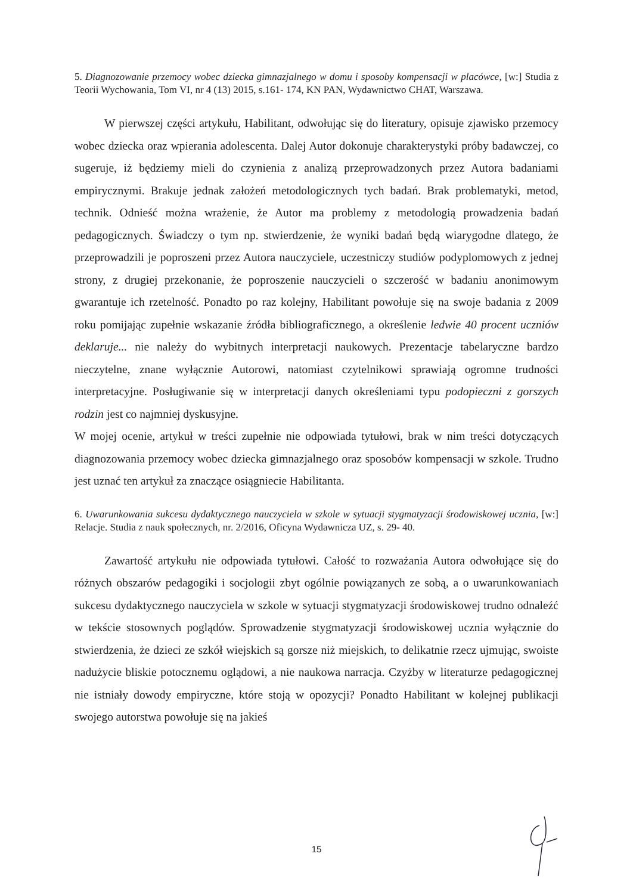5. Diagnozowanie przemocy wobec dziecka gimnazjalnego w domu i sposoby kompensacji w placówce, [w:] Studia z Teorii Wychowania, Tom VI, nr 4 (13) 2015, s.161- 174, KN PAN, Wydawnictwo CHAT, Warszawa.
W pierwszej części artykułu, Habilitant, odwołując się do literatury, opisuje zjawisko przemocy wobec dziecka oraz wpierania adolescenta. Dalej Autor dokonuje charakterystyki próby badawczej, co sugeruje, iż będziemy mieli do czynienia z analizą przeprowadzonych przez Autora badaniami empirycznymi. Brakuje jednak założeń metodologicznych tych badań. Brak problematyki, metod, technik. Odnieść można wrażenie, że Autor ma problemy z metodologią prowadzenia badań pedagogicznych. Świadczy o tym np. stwierdzenie, że wyniki badań będą wiarygodne dlatego, że przeprowadzili je poproszeni przez Autora nauczyciele, uczestniczy studiów podyplomowych z jednej strony, z drugiej przekonanie, że poproszenie nauczycieli o szczerość w badaniu anonimowym gwarantuje ich rzetelność. Ponadto po raz kolejny, Habilitant powołuje się na swoje badania z 2009 roku pomijając zupełnie wskazanie źródła bibliograficznego, a określenie ledwie 40 procent uczniów deklaruje... nie należy do wybitnych interpretacji naukowych. Prezentacje tabelaryczne bardzo nieczytelne, znane wyłącznie Autorowi, natomiast czytelnikowi sprawiają ogromne trudności interpretacyjne. Posługiwanie się w interpretacji danych określeniami typu podopieczni z gorszych rodzin jest co najmniej dyskusyjne.
W mojej ocenie, artykuł w treści zupełnie nie odpowiada tytułowi, brak w nim treści dotyczących diagnozowania przemocy wobec dziecka gimnazjalnego oraz sposobów kompensacji w szkole. Trudno jest uznać ten artykuł za znaczące osiągniecie Habilitanta.
6. Uwarunkowania sukcesu dydaktycznego nauczyciela w szkole w sytuacji stygmatyzacji środowiskowej ucznia, [w:] Relacje. Studia z nauk społecznych, nr. 2/2016, Oficyna Wydawnicza UZ, s. 29- 40.
Zawartość artykułu nie odpowiada tytułowi. Całość to rozważania Autora odwołujące się do różnych obszarów pedagogiki i socjologii zbyt ogólnie powiązanych ze sobą, a o uwarunkowaniach sukcesu dydaktycznego nauczyciela w szkole w sytuacji stygmatyzacji środowiskowej trudno odnaleźć w tekście stosownych poglądów. Sprowadzenie stygmatyzacji środowiskowej ucznia wyłącznie do stwierdzenia, że dzieci ze szkół wiejskich są gorsze niż miejskich, to delikatnie rzecz ujmując, swoiste nadużycie bliskie potocznemu oglądowi, a nie naukowa narracja. Czyżby w literaturze pedagogicznej nie istniały dowody empiryczne, które stoją w opozycji? Ponadto Habilitant w kolejnej publikacji swojego autorstwa powołuje się na jakieś
15